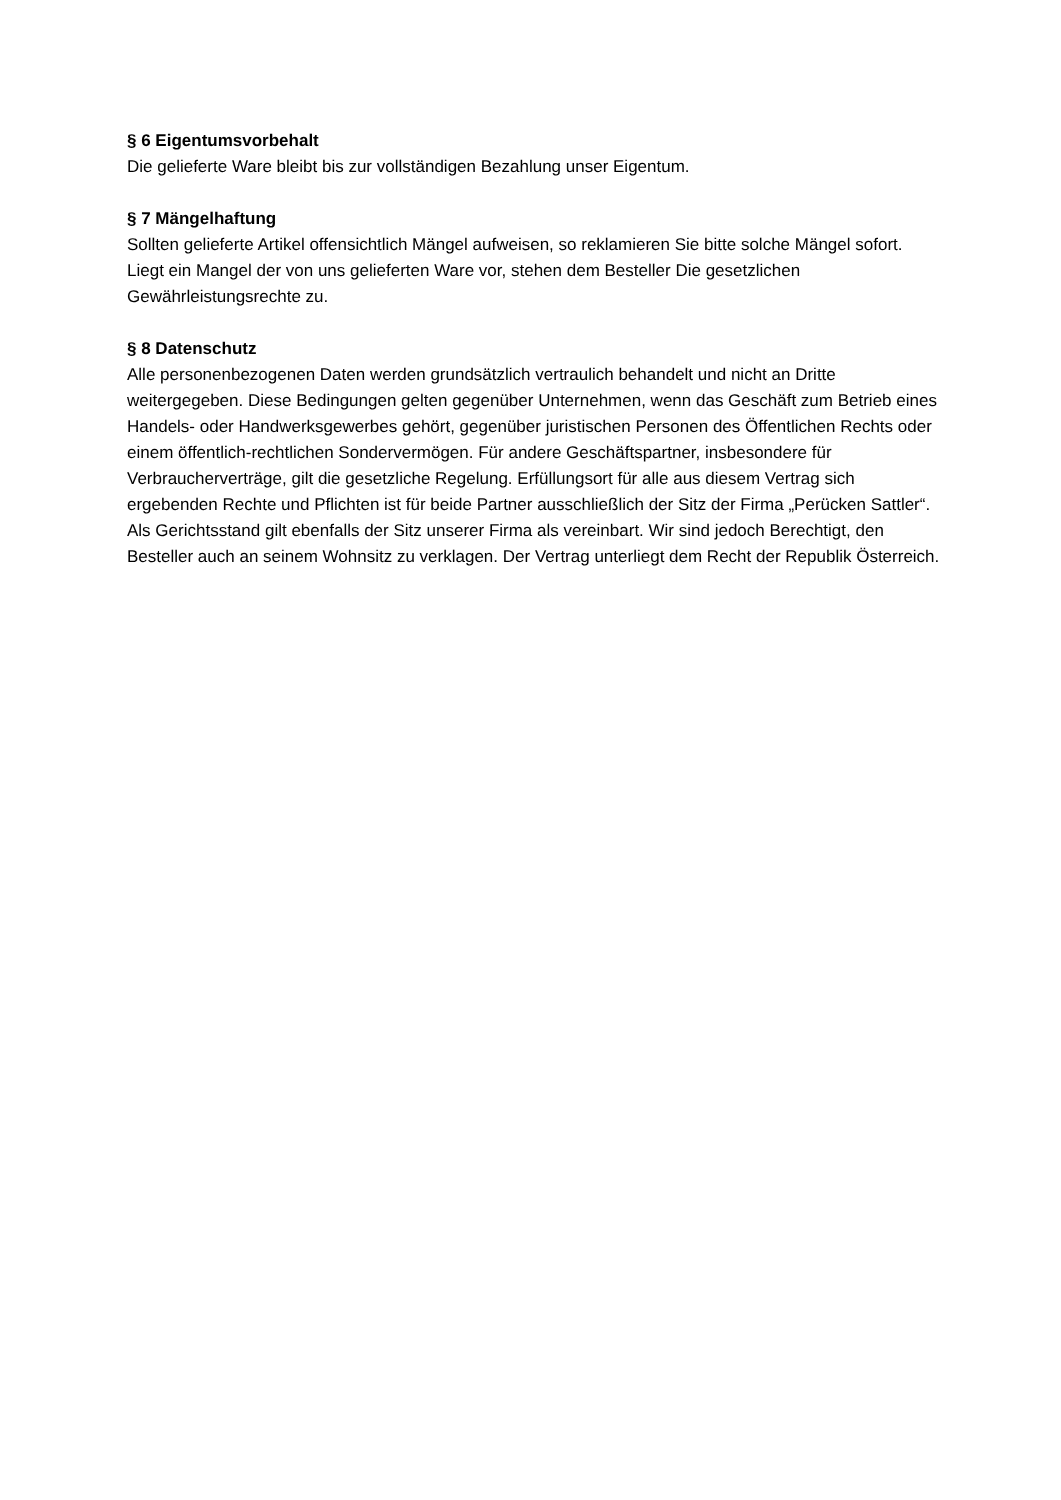§ 6 Eigentumsvorbehalt
Die gelieferte Ware bleibt bis zur vollständigen Bezahlung unser Eigentum.
§ 7 Mängelhaftung
Sollten gelieferte Artikel offensichtlich Mängel aufweisen, so reklamieren Sie bitte solche Mängel sofort. Liegt ein Mangel der von uns gelieferten Ware vor, stehen dem Besteller Die gesetzlichen Gewährleistungsrechte zu.
§ 8 Datenschutz
Alle personenbezogenen Daten werden grundsätzlich vertraulich behandelt und nicht an Dritte weitergegeben. Diese Bedingungen gelten gegenüber Unternehmen, wenn das Geschäft zum Betrieb eines Handels- oder Handwerksgewerbes gehört, gegenüber juristischen Personen des Öffentlichen Rechts oder einem öffentlich-rechtlichen Sondervermögen. Für andere Geschäftspartner, insbesondere für Verbraucherverträge, gilt die gesetzliche Regelung. Erfüllungsort für alle aus diesem Vertrag sich ergebenden Rechte und Pflichten ist für beide Partner ausschließlich der Sitz der Firma „Perücken Sattler“. Als Gerichtsstand gilt ebenfalls der Sitz unserer Firma als vereinbart. Wir sind jedoch Berechtigt, den Besteller auch an seinem Wohnsitz zu verklagen. Der Vertrag unterliegt dem Recht der Republik Österreich.